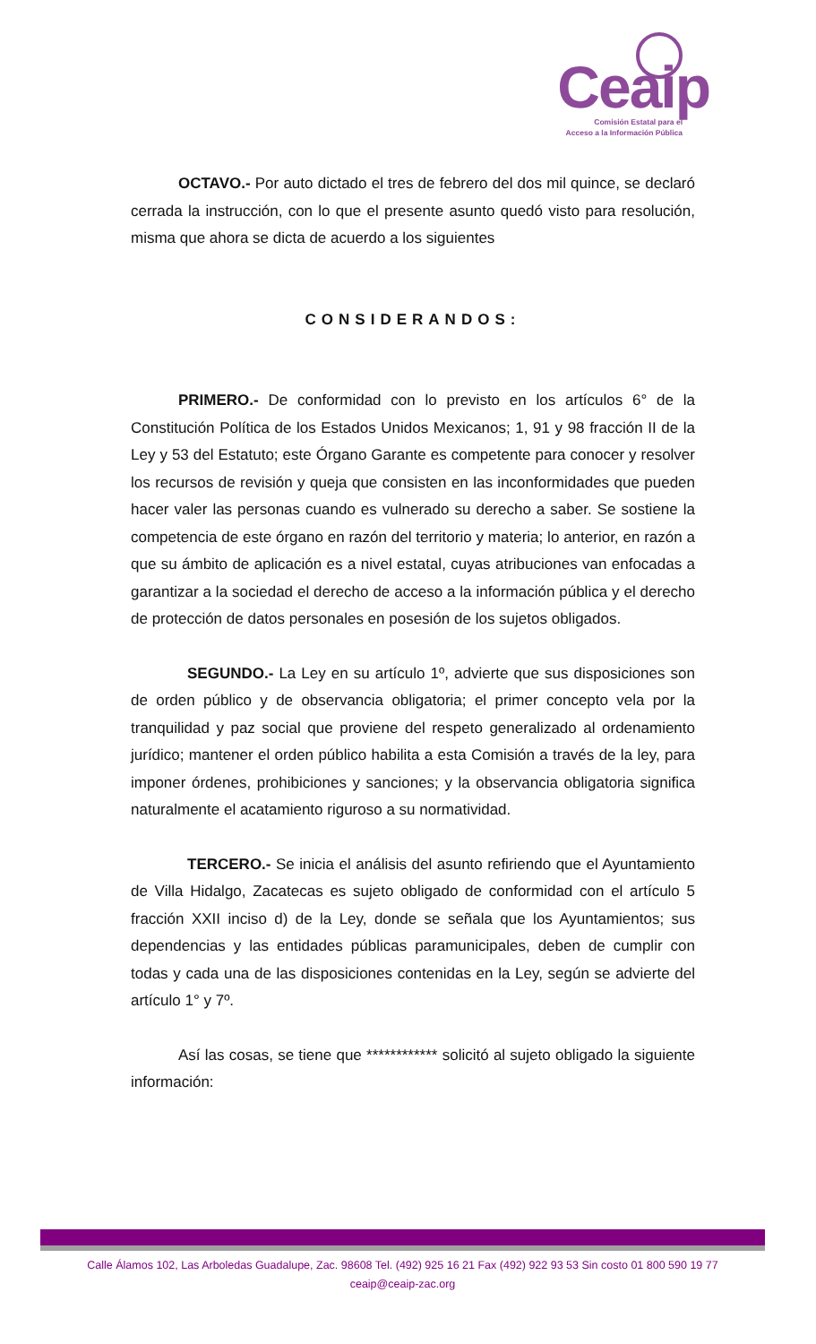Ceaip
Comisión Estatal para el
Acceso a la Información Pública
OCTAVO.- Por auto dictado el tres de febrero del dos mil quince, se declaró cerrada la instrucción, con lo que el presente asunto quedó visto para resolución, misma que ahora se dicta de acuerdo a los siguientes
CONSIDERANDOS:
PRIMERO.- De conformidad con lo previsto en los artículos 6° de la Constitución Política de los Estados Unidos Mexicanos; 1, 91 y 98 fracción II de la Ley y 53 del Estatuto; este Órgano Garante es competente para conocer y resolver los recursos de revisión y queja que consisten en las inconformidades que pueden hacer valer las personas cuando es vulnerado su derecho a saber. Se sostiene la competencia de este órgano en razón del territorio y materia; lo anterior, en razón a que su ámbito de aplicación es a nivel estatal, cuyas atribuciones van enfocadas a garantizar a la sociedad el derecho de acceso a la información pública y el derecho de protección de datos personales en posesión de los sujetos obligados.
SEGUNDO.- La Ley en su artículo 1º, advierte que sus disposiciones son de orden público y de observancia obligatoria; el primer concepto vela por la tranquilidad y paz social que proviene del respeto generalizado al ordenamiento jurídico; mantener el orden público habilita a esta Comisión a través de la ley, para imponer órdenes, prohibiciones y sanciones; y la observancia obligatoria significa naturalmente el acatamiento riguroso a su normatividad.
TERCERO.- Se inicia el análisis del asunto refiriendo que el Ayuntamiento de Villa Hidalgo, Zacatecas es sujeto obligado de conformidad con el artículo 5 fracción XXII inciso d) de la Ley, donde se señala que los Ayuntamientos; sus dependencias y las entidades públicas paramunicipales, deben de cumplir con todas y cada una de las disposiciones contenidas en la Ley, según se advierte del artículo 1° y 7º.
Así las cosas, se tiene que ************ solicitó al sujeto obligado la siguiente información:
Calle Álamos 102, Las Arboledas Guadalupe, Zac. 98608 Tel. (492) 925 16 21 Fax (492) 922 93 53 Sin costo 01 800 590 19 77
ceaip@ceaip-zac.org